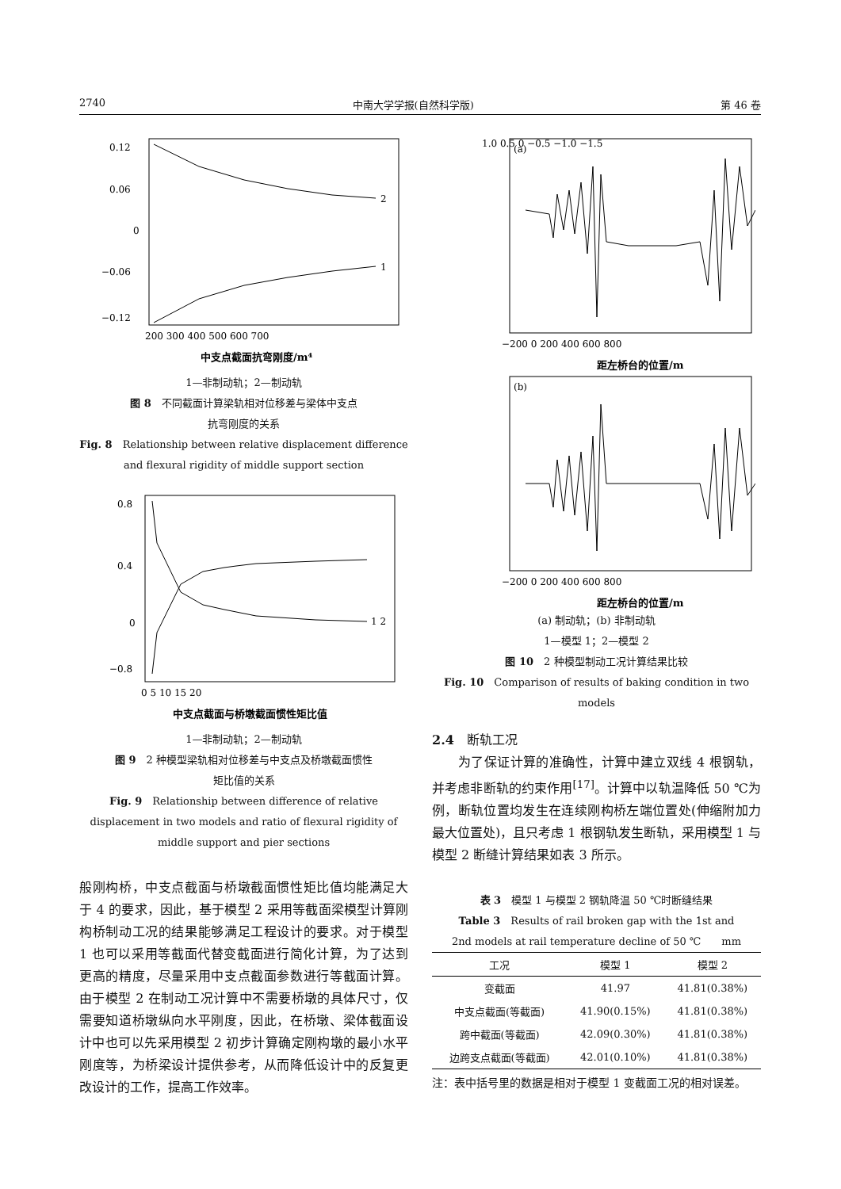2740 中南大学学报(自然科学版) 第 46 卷
0.12
0.06
0
−0.06
−0.12
2
1
200 300 400 500 600 700
中支点截面抗弯刚度/m⁴
1—非制动轨；2—制动轨
图 8　不同截面计算梁轨相对位移差与梁体中支点
抗弯刚度的关系
Fig. 8　Relationship between relative displacement difference
and flexural rigidity of middle support section
0.8
0.4
0
−0.8
1 2
0 5 10 15 20
中支点截面与桥墩截面惯性矩比值
1—非制动轨；2—制动轨
图 9　2 种模型梁轨相对位移差与中支点及桥墩截面惯性
矩比值的关系
Fig. 9　Relationship between difference of relative
displacement in two models and ratio of flexural rigidity of
middle support and pier sections
般刚构桥，中支点截面与桥墩截面惯性矩比值均能满足大于 4 的要求，因此，基于模型 2 采用等截面梁模型计算刚构桥制动工况的结果能够满足工程设计的要求。对于模型 1 也可以采用等截面代替变截面进行简化计算，为了达到更高的精度，尽量采用中支点截面参数进行等截面计算。由于模型 2 在制动工况计算中不需要桥墩的具体尺寸，仅需要知道桥墩纵向水平刚度，因此，在桥墩、梁体截面设计中也可以先采用模型 2 初步计算确定刚构墩的最小水平刚度等，为桥梁设计提供参考，从而降低设计中的反复更改设计的工作，提高工作效率。
(a)
1.0 0.5 0 −0.5 −1.0 −1.5
−200 0 200 400 600 800
距左桥台的位置/m
(b)
−200 0 200 400 600 800
距左桥台的位置/m
(a) 制动轨；(b) 非制动轨
1—模型 1；2—模型 2
图 10　2 种模型制动工况计算结果比较
Fig. 10　Comparison of results of baking condition in two
models
2.4　断轨工况
　　为了保证计算的准确性，计算中建立双线 4 根钢轨，并考虑非断轨的约束作用<sup>[17]</sup>。计算中以轨温降低 50 ℃为例，断轨位置均发生在连续刚构桥左端位置处(伸缩附加力最大位置处)，且只考虑 1 根钢轨发生断轨，采用模型 1 与模型 2 断缝计算结果如表 3 所示。
表 3　模型 1 与模型 2 钢轨降温 50 ℃时断缝结果
Table 3　Results of rail broken gap with the 1st and
2nd models at rail temperature decline of 50 ℃　　mm
| 工况 | 模型 1 | 模型 2 |
| --- | --- | --- |
| 变截面 | 41.97 | 41.81(0.38%) |
| 中支点截面(等截面) | 41.90(0.15%) | 41.81(0.38%) |
| 跨中截面(等截面) | 42.09(0.30%) | 41.81(0.38%) |
| 边跨支点截面(等截面) | 42.01(0.10%) | 41.81(0.38%) |
注：表中括号里的数据是相对于模型 1 变截面工况的相对误差。